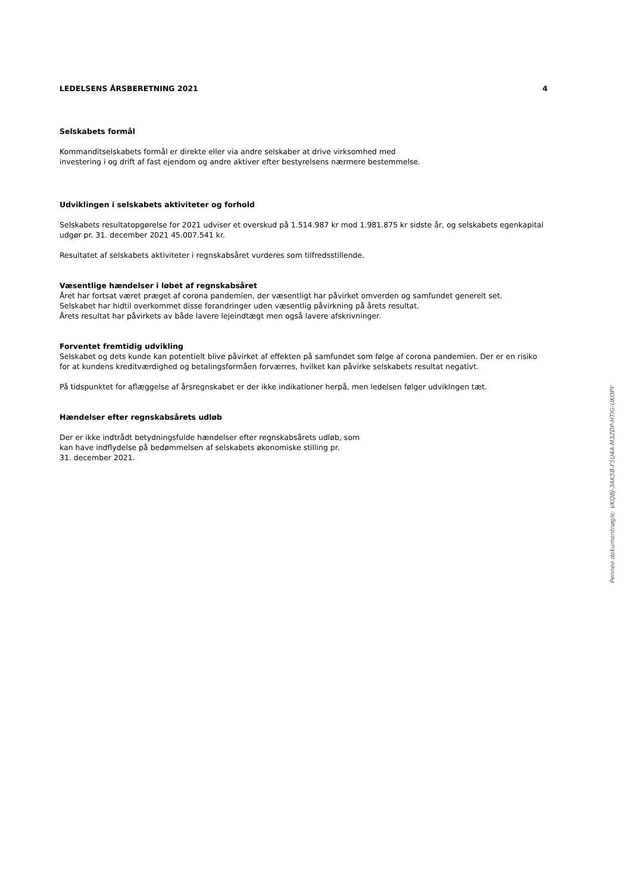LEDELSENS ÅRSBERETNING 2021 4
Selskabets formål
Kommanditselskabets formål er direkte eller via andre selskaber at drive virksomhed med
investering i og drift af fast ejendom og andre aktiver efter bestyrelsens nærmere bestemmelse.
Udviklingen i selskabets aktiviteter og forhold
Selskabets resultatopgørelse for 2021 udviser et overskud på 1.514.987 kr mod 1.981.875 kr sidste år, og selskabets egenkapital udgør pr. 31. december 2021 45.007.541 kr.
Resultatet af selskabets aktiviteter i regnskabsåret vurderes som tilfredsstillende.
Væsentlige hændelser i løbet af regnskabsåret
Året har fortsat været præget af corona pandemien, der væsentligt har påvirket omverden og samfundet generelt set.
Selskabet har hidtil overkommet disse forandringer uden væsentlig påvirkning på årets resultat.
Årets resultat har påvirkets av både lavere lejeindtægt men også lavere afskrivninger.
Forventet fremtidig udvikling
Selskabet og dets kunde kan potentielt blive påvirket af effekten på samfundet som følge af corona pandemien. Der er en risiko for at kundens kreditværdighed og betalingsformåen forværres, hvilket kan påvirke selskabets resultat negativt.
På tidspunktet for aflæggelse af årsregnskabet er der ikke indikationer herpå, men ledelsen følger udviklngen tæt.
Hændelser efter regnskabsårets udløb
Der er ikke indtrådt betydningsfulde hændelser efter regnskabsårets udløb, som
kan have indflydelse på bedømmelsen af selskabets økonomiske stilling pr.
31. december 2021.
Penneo dokumentnøgle: VKQBJ-3AK5B-F5U4A-M3ZDP-HTIG-UKOPY